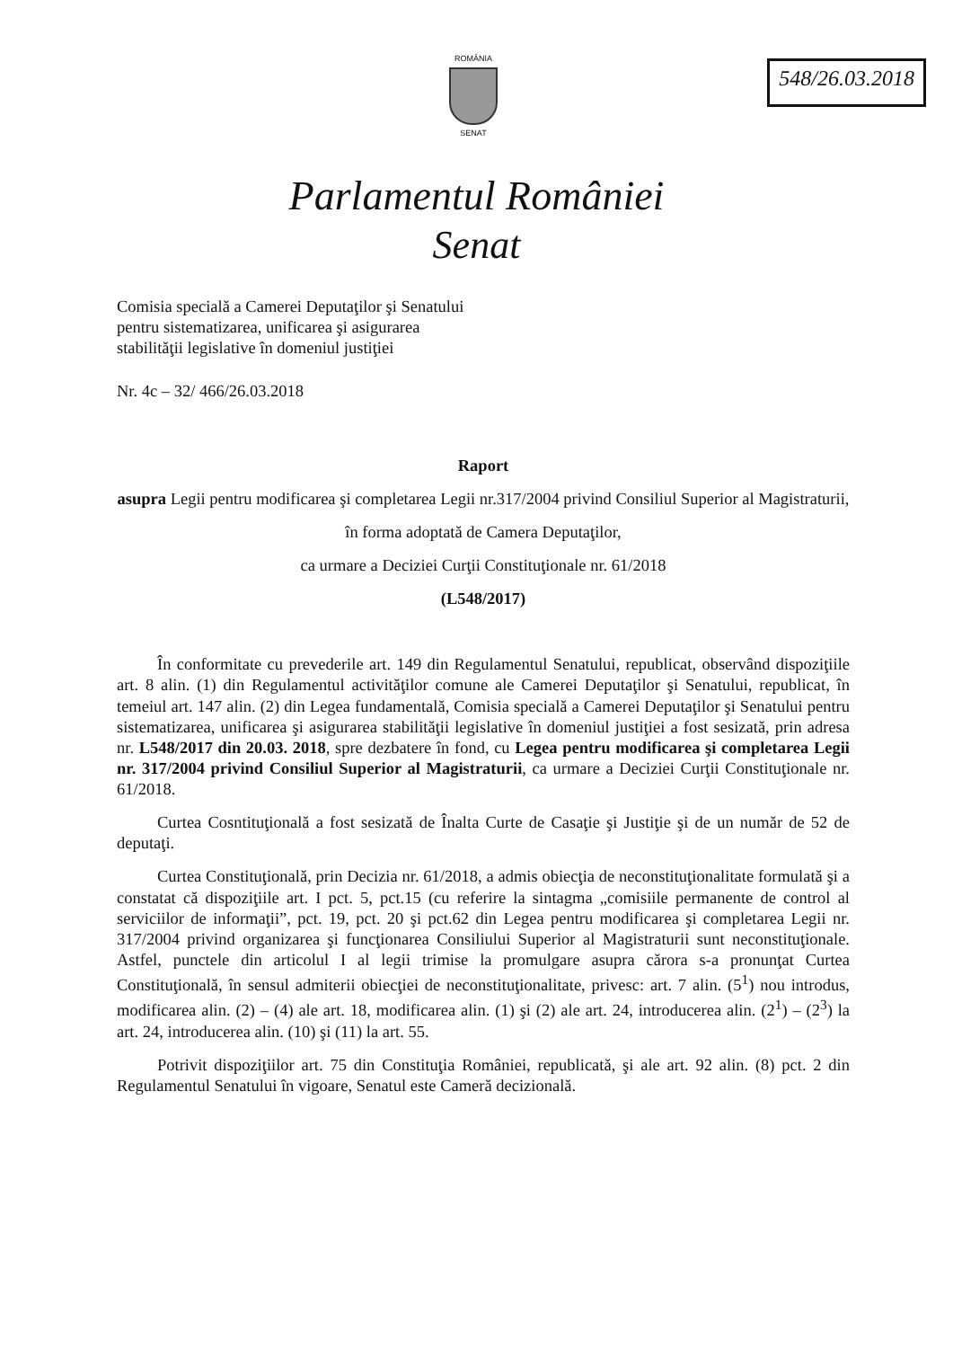ROMÂNIA
SENAT
548/26.03.2018
Parlamentul României
Senat
Comisia specială a Camerei Deputaţilor şi Senatului
pentru sistematizarea, unificarea şi asigurarea
stabilităţii legislative în domeniul justiţiei
Nr. 4c – 32/ 466/26.03.2018
Raport
asupra Legii pentru modificarea şi completarea Legii nr.317/2004 privind Consiliul Superior al Magistraturii,
în forma adoptată de Camera Deputaţilor,
ca urmare a Deciziei Curţii Constituţionale nr. 61/2018
(L548/2017)
În conformitate cu prevederile art. 149 din Regulamentul Senatului, republicat, observând dispoziţiile art. 8 alin. (1) din Regulamentul activităţilor comune ale Camerei Deputaţilor şi Senatului, republicat, în temeiul art. 147 alin. (2) din Legea fundamentală, Comisia specială a Camerei Deputaţilor şi Senatului pentru sistematizarea, unificarea şi asigurarea stabilităţii legislative în domeniul justiţiei a fost sesizată, prin adresa nr. L548/2017 din 20.03. 2018, spre dezbatere în fond, cu Legea pentru modificarea şi completarea Legii nr. 317/2004 privind Consiliul Superior al Magistraturii, ca urmare a Deciziei Curţii Constituţionale nr. 61/2018.
Curtea Cosntituţională a fost sesizată de Înalta Curte de Casaţie şi Justiţie şi de un număr de 52 de deputaţi.
Curtea Constituţională, prin Decizia nr. 61/2018, a admis obiecţia de neconstituţionalitate formulată şi a constatat că dispoziţiile art. I pct. 5, pct.15 (cu referire la sintagma „comisiile permanente de control al serviciilor de informaţii”, pct. 19, pct. 20 şi pct.62 din Legea pentru modificarea şi completarea Legii nr. 317/2004 privind organizarea şi funcţionarea Consiliului Superior al Magistraturii sunt neconstituţionale. Astfel, punctele din articolul I al legii trimise la promulgare asupra cărora s-a pronunţat Curtea Constituţională, în sensul admiterii obiecţiei de neconstituţionalitate, privesc: art. 7 alin. (5<sup>1</sup>) nou introdus, modificarea alin. (2) – (4) ale art. 18, modificarea alin. (1) şi (2) ale art. 24, introducerea alin. (2<sup>1</sup>) – (2<sup>3</sup>) la art. 24, introducerea alin. (10) şi (11) la art. 55.
Potrivit dispoziţiilor art. 75 din Constituţia României, republicată, şi ale art. 92 alin. (8) pct. 2 din Regulamentul Senatului în vigoare, Senatul este Cameră decizională.